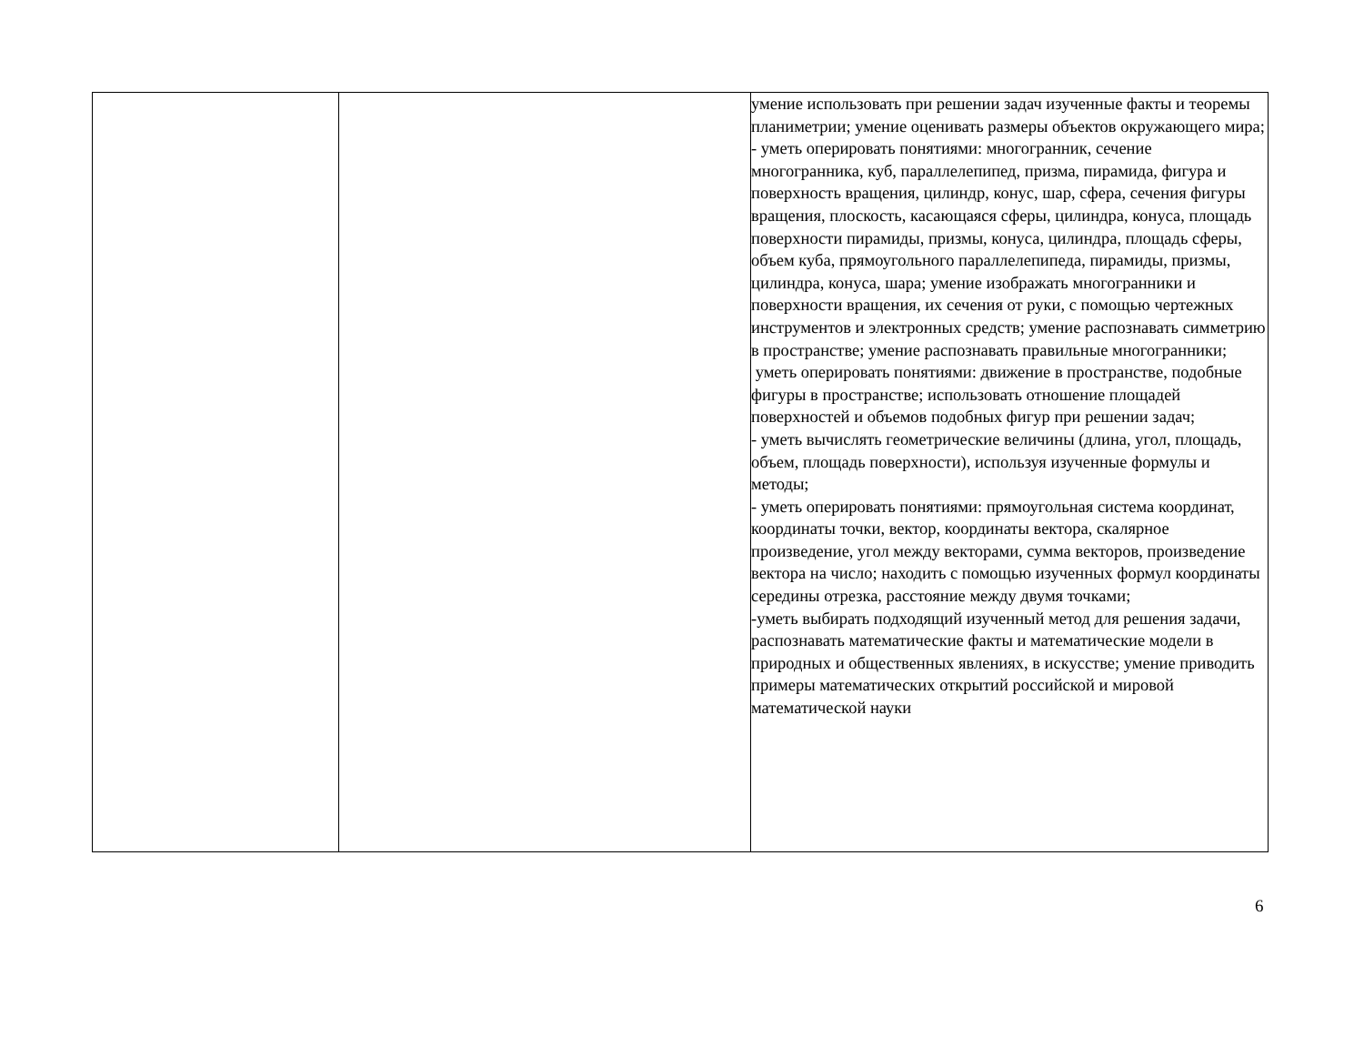| | | умение использовать при решении задач изученные факты и теоремы планиметрии; умение оценивать размеры объектов окружающего мира; - уметь оперировать понятиями: многогранник, сечение многогранника, куб, параллелепипед, призма, пирамида, фигура и поверхность вращения, цилиндр, конус, шар, сфера, сечения фигуры вращения, плоскость, касающаяся сферы, цилиндра, конуса, площадь поверхности пирамиды, призмы, конуса, цилиндра, площадь сферы, объем куба, прямоугольного параллелепипеда, пирамиды, призмы, цилиндра, конуса, шара; умение изображать многогранники и поверхности вращения, их сечения от руки, с помощью чертежных инструментов и электронных средств; умение распознавать симметрию в пространстве; умение распознавать правильные многогранники; уметь оперировать понятиями: движение в пространстве, подобные фигуры в пространстве; использовать отношение площадей поверхностей и объемов подобных фигур при решении задач; - уметь вычислять геометрические величины (длина, угол, площадь, объем, площадь поверхности), используя изученные формулы и методы; - уметь оперировать понятиями: прямоугольная система координат, координаты точки, вектор, координаты вектора, скалярное произведение, угол между векторами, сумма векторов, произведение вектора на число; находить с помощью изученных формул координаты середины отрезка, расстояние между двумя точками; -уметь выбирать подходящий изученный метод для решения задачи, распознавать математические факты и математические модели в природных и общественных явлениях, в искусстве; умение приводить примеры математических открытий российской и мировой математической науки |
6